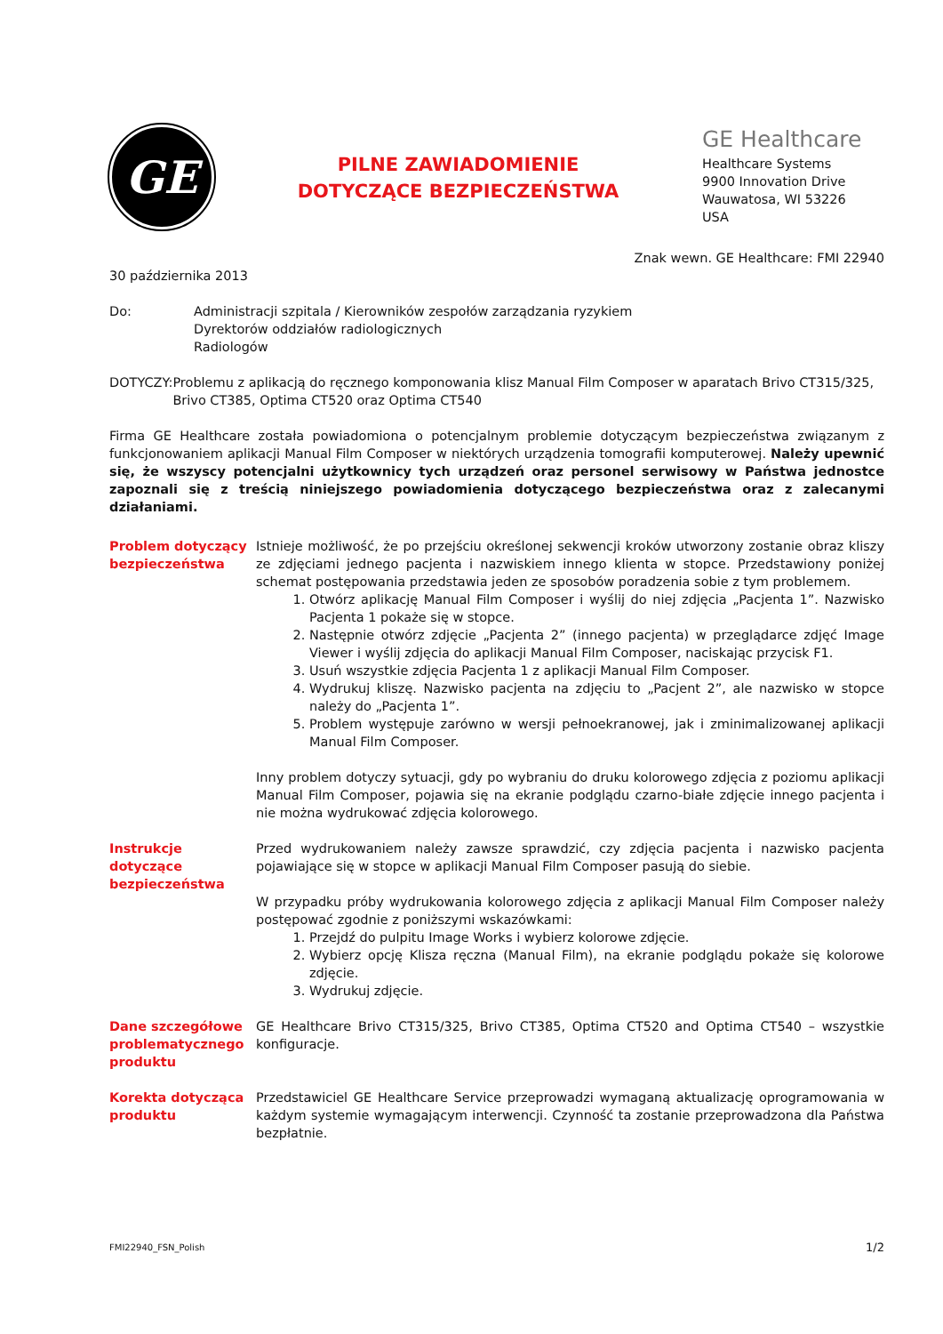GE
PILNE ZAWIADOMIENIE
DOTYCZĄCE BEZPIECZEŃSTWA
GE Healthcare
Healthcare Systems
9900 Innovation Drive
Wauwatosa, WI 53226
USA
Znak wewn. GE Healthcare: FMI 22940
30 października 2013
Do: Administracji szpitala / Kierowników zespołów zarządzania ryzykiem
Dyrektorów oddziałów radiologicznych
Radiologów
DOTYCZY: Problemu z aplikacją do ręcznego komponowania klisz Manual Film Composer w aparatach Brivo CT315/325, Brivo CT385, Optima CT520 oraz Optima CT540
Firma GE Healthcare została powiadomiona o potencjalnym problemie dotyczącym bezpieczeństwa związanym z funkcjonowaniem aplikacji Manual Film Composer w niektórych urządzenia tomografii komputerowej. Należy upewnić się, że wszyscy potencjalni użytkownicy tych urządzeń oraz personel serwisowy w Państwa jednostce zapoznali się z treścią niniejszego powiadomienia dotyczącego bezpieczeństwa oraz z zalecanymi działaniami.
Problem dotyczący bezpieczeństwa
Istnieje możliwość, że po przejściu określonej sekwencji kroków utworzony zostanie obraz kliszy ze zdjęciami jednego pacjenta i nazwiskiem innego klienta w stopce. Przedstawiony poniżej schemat postępowania przedstawia jeden ze sposobów poradzenia sobie z tym problemem.
1. Otwórz aplikację Manual Film Composer i wyślij do niej zdjęcia „Pacjenta 1”. Nazwisko Pacjenta 1 pokaże się w stopce.
2. Następnie otwórz zdjęcie „Pacjenta 2” (innego pacjenta) w przeglądarce zdjęć Image Viewer i wyślij zdjęcia do aplikacji Manual Film Composer, naciskając przycisk F1.
3. Usuń wszystkie zdjęcia Pacjenta 1 z aplikacji Manual Film Composer.
4. Wydrukuj kliszę. Nazwisko pacjenta na zdjęciu to „Pacjent 2”, ale nazwisko w stopce należy do „Pacjenta 1”.
5. Problem występuje zarówno w wersji pełnoekranowej, jak i zminimalizowanej aplikacji Manual Film Composer.
Inny problem dotyczy sytuacji, gdy po wybraniu do druku kolorowego zdjęcia z poziomu aplikacji Manual Film Composer, pojawia się na ekranie podglądu czarno-białe zdjęcie innego pacjenta i nie można wydrukować zdjęcia kolorowego.
Instrukcje dotyczące bezpieczeństwa
Przed wydrukowaniem należy zawsze sprawdzić, czy zdjęcia pacjenta i nazwisko pacjenta pojawiające się w stopce w aplikacji Manual Film Composer pasują do siebie.
W przypadku próby wydrukowania kolorowego zdjęcia z aplikacji Manual Film Composer należy postępować zgodnie z poniższymi wskazówkami:
1. Przejdź do pulpitu Image Works i wybierz kolorowe zdjęcie.
2. Wybierz opcję Klisza ręczna (Manual Film), na ekranie podglądu pokaże się kolorowe zdjęcie.
3. Wydrukuj zdjęcie.
Dane szczegółowe problematycznego produktu
GE Healthcare Brivo CT315/325, Brivo CT385, Optima CT520 and Optima CT540 – wszystkie konfiguracje.
Korekta dotycząca produktu
Przedstawiciel GE Healthcare Service przeprowadzi wymaganą aktualizację oprogramowania w każdym systemie wymagającym interwencji. Czynność ta zostanie przeprowadzona dla Państwa bezpłatnie.
FMI22940_FSN_Polish 1/2